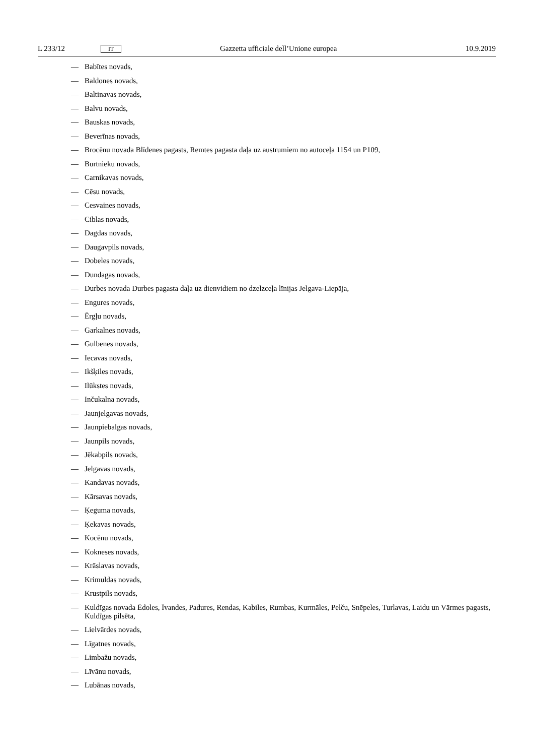L 233/12 IT Gazzetta ufficiale dell’Unione europea 10.9.2019
— Babītes novads,
— Baldones novads,
— Baltinavas novads,
— Balvu novads,
— Bauskas novads,
— Beverīnas novads,
— Brocēnu novada Blīdenes pagasts, Remtes pagasta daļa uz austrumiem no autoceļa 1154 un P109,
— Burtnieku novads,
— Carnikavas novads,
— Cēsu novads,
— Cesvaines novads,
— Ciblas novads,
— Dagdas novads,
— Daugavpils novads,
— Dobeles novads,
— Dundagas novads,
— Durbes novada Durbes pagasta daļa uz dienvidiem no dzelzceļa līnijas Jelgava-Liepāja,
— Engures novads,
— Ērgļu novads,
— Garkalnes novads,
— Gulbenes novads,
— Iecavas novads,
— Ikšķiles novads,
— Ilūkstes novads,
— Inčukalna novads,
— Jaunjelgavas novads,
— Jaunpiebalgas novads,
— Jaunpils novads,
— Jēkabpils novads,
— Jelgavas novads,
— Kandavas novads,
— Kārsavas novads,
— Ķeguma novads,
— Ķekavas novads,
— Kocēnu novads,
— Kokneses novads,
— Krāslavas novads,
— Krimuldas novads,
— Krustpils novads,
— Kuldīgas novada Ēdoles, Īvandes, Padures, Rendas, Kabiles, Rumbas, Kurmāles, Pelču, Snēpeles, Turlavas, Laidu un Vārmes pagasts, Kuldīgas pilsēta,
— Lielvārdes novads,
— Līgatnes novads,
— Limbažu novads,
— Līvānu novads,
— Lubānas novads,